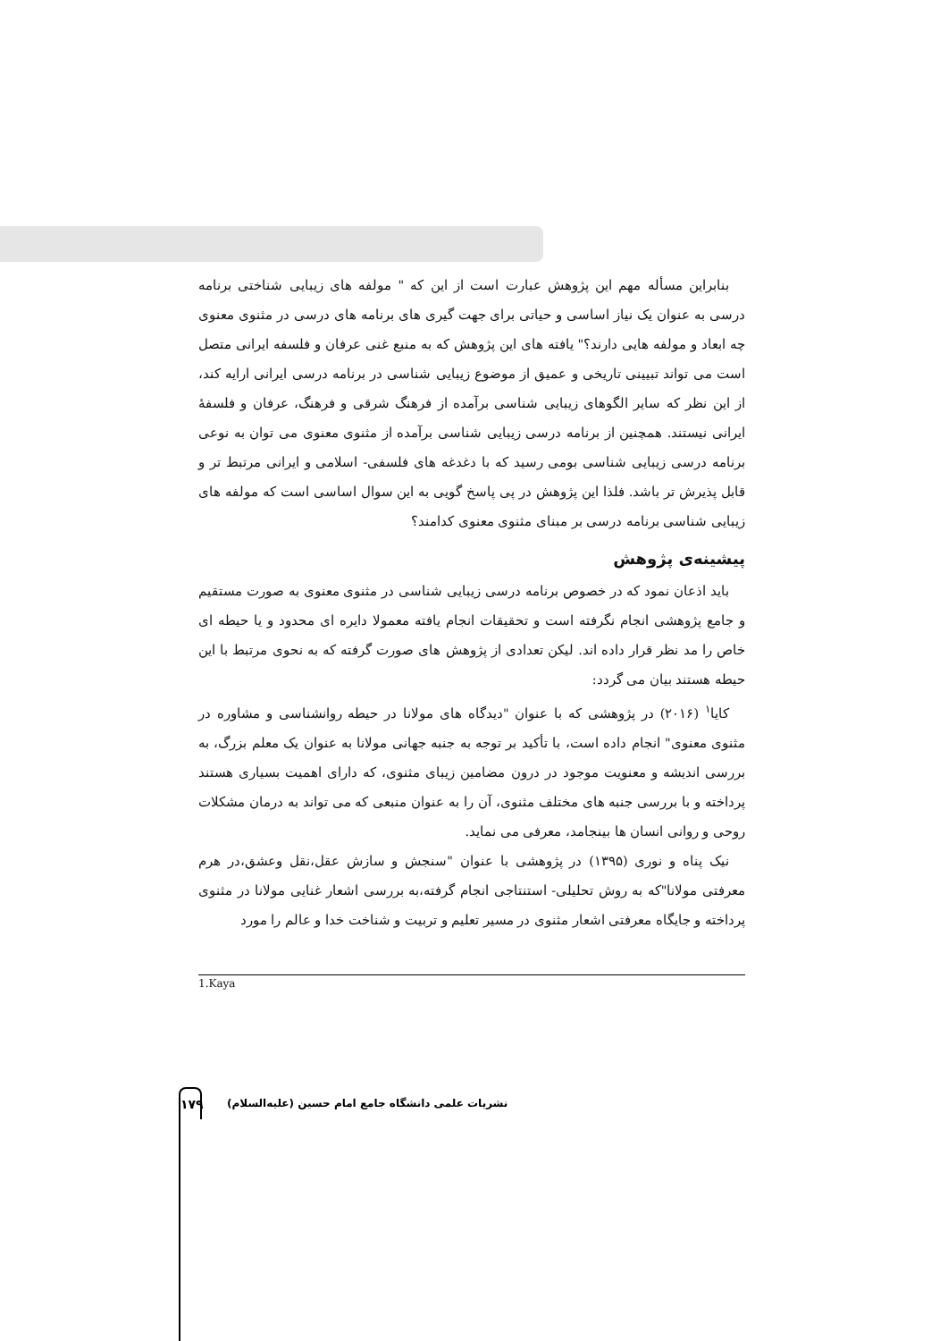بنابراین مسأله مهم این پژوهش عبارت است از این که " مولفه های زیبایی شناختی برنامه درسی به عنوان یک نیاز اساسی و حیاتی برای جهت گیری های برنامه های درسی در مثنوی معنوی چه ابعاد و مولفه هایی دارند؟" یافته های این پژوهش که به منبع غنی عرفان و فلسفه ایرانی متصل است می تواند تبیینی تاریخی و عمیق از موضوع زیبایی شناسی در برنامه درسی ایرانی ارایه کند، از این نظر که سایر الگوهای زیبایی شناسی برآمده از فرهنگ شرقی و فرهنگ، عرفان و فلسفهٔ ایرانی نیستند. همچنین از برنامه درسی زیبایی شناسی برآمده از مثنوی معنوی می توان به نوعی برنامه درسی زیبایی شناسی بومی رسید که با دغدغه های فلسفی- اسلامی و ایرانی مرتبط تر و قابل پذیرش تر باشد. فلذا این پژوهش در پی پاسخ گویی به این سوال اساسی است که مولفه های زیبایی شناسی برنامه درسی بر مبنای مثنوی معنوی کدامند؟
پیشینه‌ی پژوهش
باید اذعان نمود که در خصوص برنامه درسی زیبایی شناسی در مثنوی معنوی به صورت مستقیم و جامع پژوهشی انجام نگرفته است و تحقیقات انجام یافته معمولا دایره ای محدود و یا حیطه ای خاص را مد نظر قرار داده اند. لیکن تعدادی از پژوهش های صورت گرفته که به نحوی مرتبط با این حیطه هستند بیان می گردد:
کایا<sup>۱</sup> (۲۰۱۶) در پژوهشی که با عنوان "دیدگاه های مولانا در حیطه روانشناسی و مشاوره در مثنوی معنوی" انجام داده است، با تأکید بر توجه به جنبه جهانی مولانا به عنوان یک معلم بزرگ، به بررسی اندیشه و معنویت موجود در درون مضامین زیبای مثنوی، که دارای اهمیت بسیاری هستند پرداخته و با بررسی جنبه های مختلف مثنوی، آن را به عنوان منبعی که می تواند به درمان مشکلات روحی و روانی انسان ها بینجامد، معرفی می نماید.
نیک پناه و نوری (۱۳۹۵) در پژوهشی با عنوان "سنجش و سازش عقل،نقل وعشق،در هرم معرفتی مولانا"که به روش تحلیلی- استنتاجی انجام گرفته،به بررسی اشعار غنایی مولانا در مثنوی پرداخته و جایگاه معرفتی اشعار مثنوی در مسیر تعلیم و تربیت و شناخت خدا و عالم را مورد
1.Kaya
۱۷۹
نشریات علمی دانشگاه جامع امام حسین (علیه‌السلام)